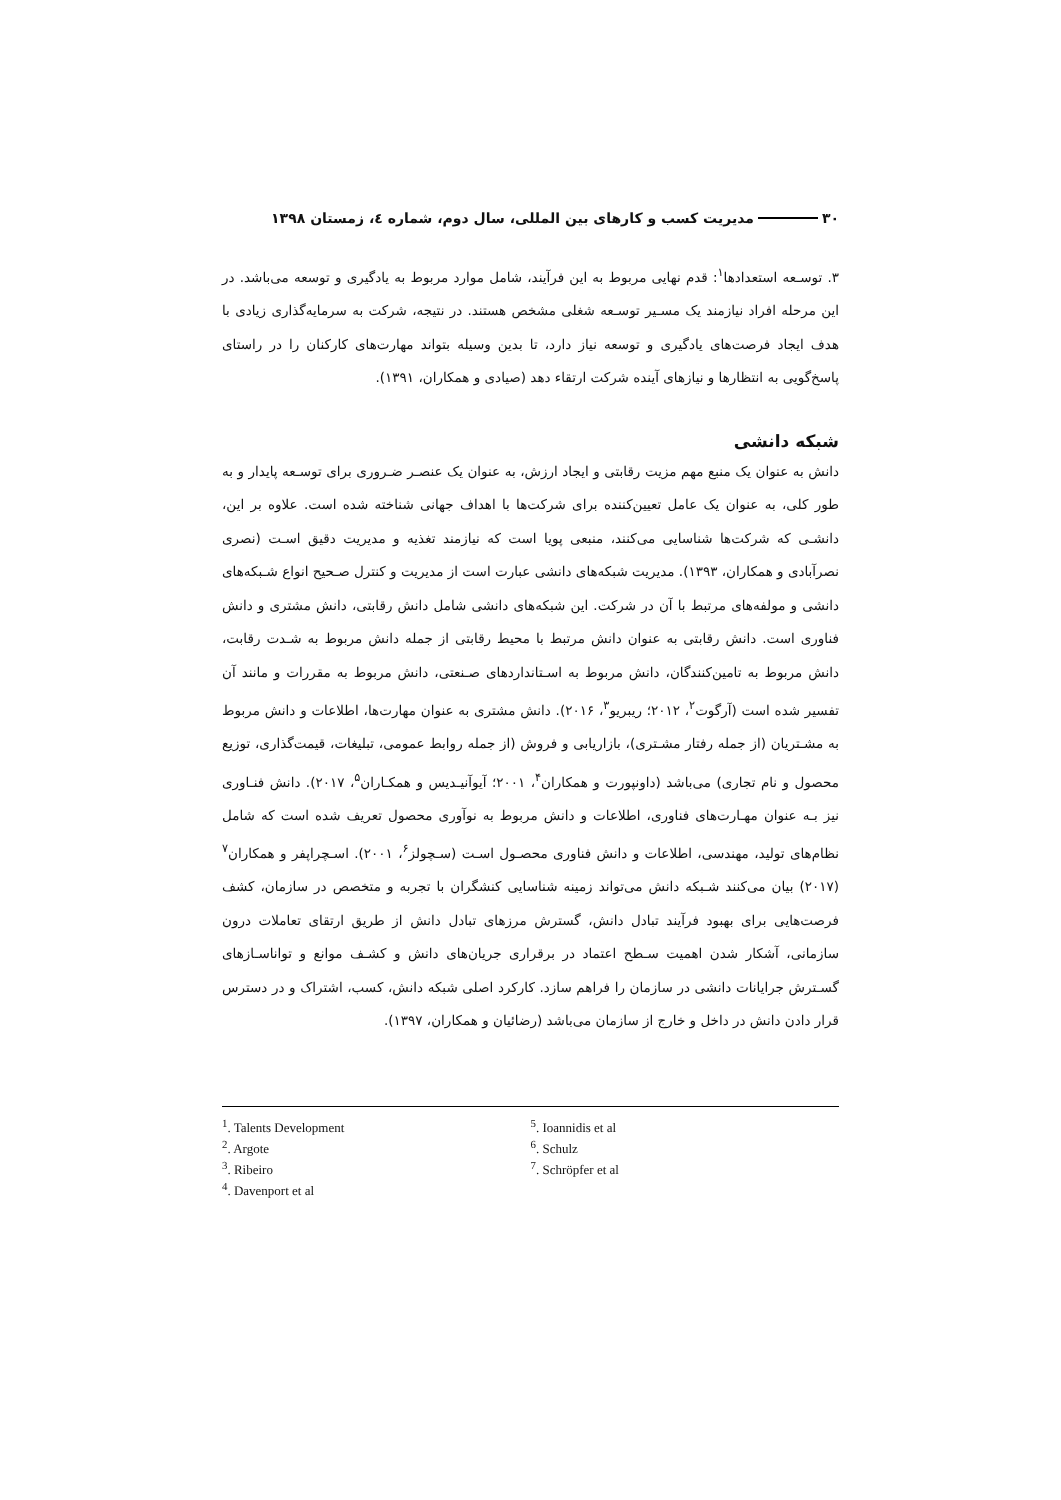۳۰ مدیریت کسب و کارهای بین المللی، سال دوم، شماره ٤، زمستان ۱۳۹۸
۳. توسـعه استعدادها<sup>۱</sup>: قدم نهایی مربوط به این فرآیند، شامل موارد مربوط به یادگیری و توسعه می‌باشد. در این مرحله افراد نیازمند یک مسـیر توسـعه شغلی مشخص هستند. در نتیجه، شرکت به سرمایه‌گذاری زیادی با هدف ایجاد فرصت‌های یادگیری و توسعه نیاز دارد، تا بدین وسیله بتواند مهارت‌های کارکنان را در راستای پاسخ‌گویی به انتظارها و نیازهای آینده شرکت ارتقاء دهد (صیادی و همکاران، ۱۳۹۱).
شبکه دانشی
دانش به عنوان یک منبع مهم مزیت رقابتی و ایجاد ارزش، به عنوان یک عنصـر ضـروری برای توسـعه پایدار و به طور کلی، به عنوان یک عامل تعیین‌کننده برای شرکت‌ها با اهداف جهانی شناخته شده است. علاوه بر این، دانشـی که شرکت‌ها شناسایی می‌کنند، منبعی پویا است که نیازمند تغذیه و مدیریت دقیق اسـت (نصری نصرآبادی و همکاران، ۱۳۹۳). مدیریت شبکه‌های دانشی عبارت است از مدیریت و کنترل صـحیح انواع شـبکه‌های دانشی و مولفه‌های مرتبط با آن در شرکت. این شبکه‌های دانشی شامل دانش رقابتی، دانش مشتری و دانش فناوری است. دانش رقابتی به عنوان دانش مرتبط با محیط رقابتی از جمله دانش مربوط به شـدت رقابت، دانش مربوط به تامین‌کنندگان، دانش مربوط به اسـتانداردهای صـنعتی، دانش مربوط به مقررات و مانند آن تفسیر شده است (آرگوت<sup>۲</sup>، ۲۰۱۲؛ ریبریو<sup>۳</sup>، ۲۰۱۶). دانش مشتری به عنوان مهارت‌ها، اطلاعات و دانش مربوط به مشـتریان (از جمله رفتار مشـتری)، بازاریابی و فروش (از جمله روابط عمومی، تبلیغات، قیمت‌گذاری، توزیع محصول و نام تجاری) می‌باشد (داونپورت و همکاران<sup>۴</sup>، ۲۰۰۱؛ آیوآنیـدیس و همکـاران<sup>۵</sup>، ۲۰۱۷). دانش فنـاوری نیز بـه عنوان مهـارت‌های فناوری، اطلاعات و دانش مربوط به نوآوری محصول تعریف شده است که شامل نظام‌های تولید، مهندسی، اطلاعات و دانش فناوری محصـول اسـت (سـچولز<sup>۶</sup>، ۲۰۰۱). اسـچراپفر و همکاران<sup>۷</sup> (۲۰۱۷) بیان می‌کنند شـبکه دانش می‌تواند زمینه شناسایی کنشگران با تجربه و متخصص در سازمان، کشف فرصت‌هایی برای بهبود فرآیند تبادل دانش، گسترش مرزهای تبادل دانش از طریق ارتقای تعاملات درون سازمانی، آشکار شدن اهمیت سـطح اعتماد در برقراری جریان‌های دانش و کشـف موانع و توانا‌سـازهای گسـترش جرایانات دانشی در سازمان را فراهم سازد. کارکرد اصلی شبکه دانش، کسب، اشتراک و در دسترس قرار دادن دانش در داخل و خارج از سازمان می‌باشد (رضائیان و همکاران، ۱۳۹۷).
<sup>1</sup>. Talents Development
<sup>2</sup>. Argote
<sup>3</sup>. Ribeiro
<sup>4</sup>. Davenport et al
<sup>5</sup>. Ioannidis et al
<sup>6</sup>. Schulz
<sup>7</sup>. Schröpfer et al